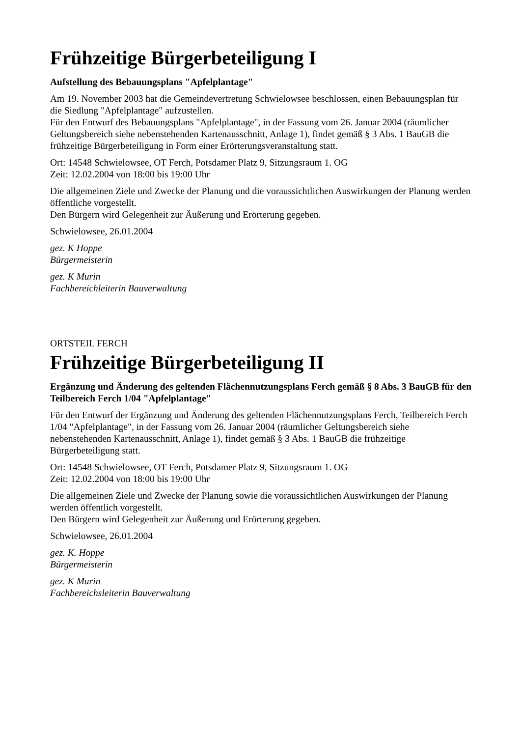Frühzeitige Bürgerbeteiligung I
Aufstellung des Bebauungsplans "Apfelplantage"
Am 19. November 2003 hat die Gemeindevertretung Schwielowsee beschlossen, einen Bebauungsplan für die Siedlung "Apfelplantage" aufzustellen.
Für den Entwurf des Bebauungsplans "Apfelplantage", in der Fassung vom 26. Januar 2004 (räumlicher Geltungsbereich siehe nebenstehenden Kartenausschnitt, Anlage 1), findet gemäß § 3 Abs. 1 BauGB die frühzeitige Bürgerbeteiligung in Form einer Erörterungsveranstaltung statt.
Ort: 14548 Schwielowsee, OT Ferch, Potsdamer Platz 9, Sitzungsraum 1. OG
Zeit: 12.02.2004 von 18:00 bis 19:00 Uhr
Die allgemeinen Ziele und Zwecke der Planung und die voraussichtlichen Auswirkungen der Planung werden öffentliche vorgestellt.
Den Bürgern wird Gelegenheit zur Äußerung und Erörterung gegeben.
Schwielowsee, 26.01.2004
gez. K Hoppe
Bürgermeisterin
gez. K Murin
Fachbereichleiterin Bauverwaltung
ORTSTEIL FERCH
Frühzeitige Bürgerbeteiligung II
Ergänzung und Änderung des geltenden Flächennutzungsplans Ferch gemäß § 8 Abs. 3 BauGB für den Teilbereich Ferch 1/04 "Apfelplantage"
Für den Entwurf der Ergänzung und Änderung des geltenden Flächennutzungsplans Ferch, Teilbereich Ferch 1/04 "Apfelplantage", in der Fassung vom 26. Januar 2004 (räumlicher Geltungsbereich siehe nebenstehenden Kartenausschnitt, Anlage 1), findet gemäß § 3 Abs. 1 BauGB die frühzeitige Bürgerbeteiligung statt.
Ort: 14548 Schwielowsee, OT Ferch, Potsdamer Platz 9, Sitzungsraum 1. OG
Zeit: 12.02.2004 von 18:00 bis 19:00 Uhr
Die allgemeinen Ziele und Zwecke der Planung sowie die voraussichtlichen Auswirkungen der Planung werden öffentlich vorgestellt.
Den Bürgern wird Gelegenheit zur Äußerung und Erörterung gegeben.
Schwielowsee, 26.01.2004
gez. K. Hoppe
Bürgermeisterin
gez. K Murin
Fachbereichsleiterin Bauverwaltung